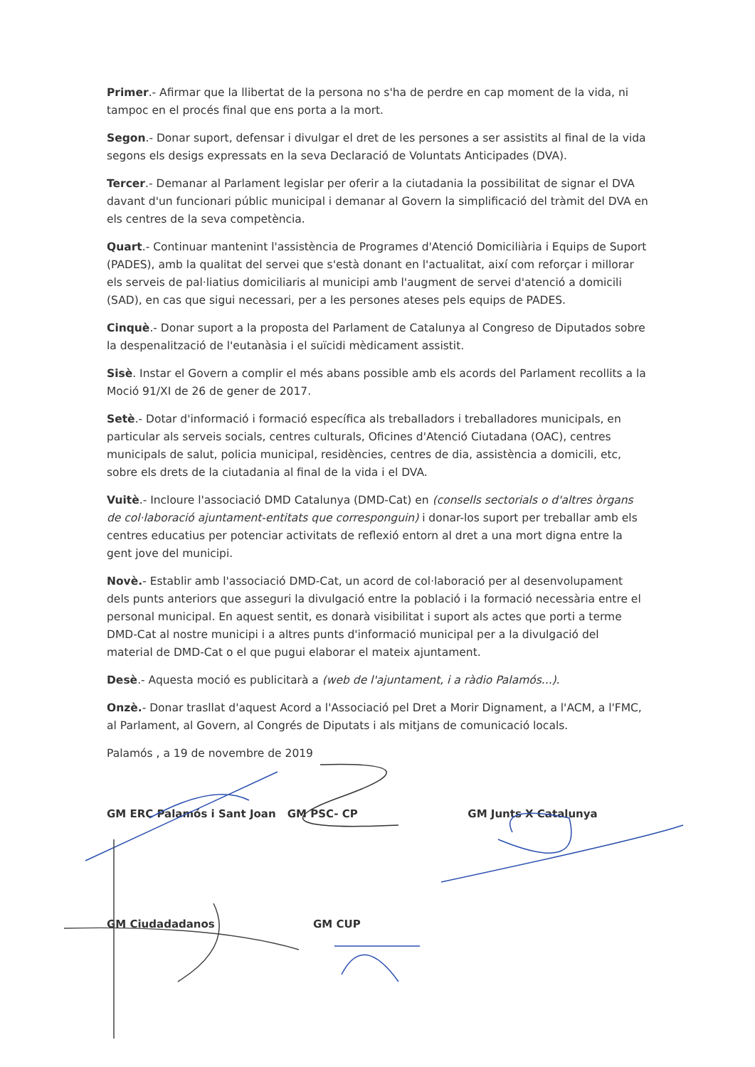Primer.- Afirmar que la llibertat de la persona no s'ha de perdre en cap moment de la vida, ni tampoc en el procés final que ens porta a la mort.
Segon.- Donar suport, defensar i divulgar el dret de les persones a ser assistits al final de la vida segons els desigs expressats en la seva Declaració de Voluntats Anticipades (DVA).
Tercer.- Demanar al Parlament legislar per oferir a la ciutadania la possibilitat de signar el DVA davant d'un funcionari públic municipal i demanar al Govern la simplificació del tràmit del DVA en els centres de la seva competència.
Quart.- Continuar mantenint l'assistència de Programes d'Atenció Domiciliària i Equips de Suport (PADES), amb la qualitat del servei que s'està donant en l'actualitat, així com reforçar i millorar els serveis de pal·liatius domiciliaris al municipi amb l'augment de servei d'atenció a domicili (SAD), en cas que sigui necessari, per a les persones ateses pels equips de PADES.
Cinquè.- Donar suport a la proposta del Parlament de Catalunya al Congreso de Diputados sobre la despenalització de l'eutanàsia i el suïcidi mèdicament assistit.
Sisè. Instar el Govern a complir el més abans possible amb els acords del Parlament recollits a la Moció 91/XI de 26 de gener de 2017.
Setè.- Dotar d'informació i formació específica als treballadors i treballadores municipals, en particular als serveis socials, centres culturals, Oficines d'Atenció Ciutadana (OAC), centres municipals de salut, policia municipal, residències, centres de dia, assistència a domicili, etc, sobre els drets de la ciutadania al final de la vida i el DVA.
Vuitè.- Incloure l'associació DMD Catalunya (DMD-Cat) en (consells sectorials o d'altres òrgans de col·laboració ajuntament-entitats que corresponguin) i donar-los suport per treballar amb els centres educatius per potenciar activitats de reflexió entorn al dret a una mort digna entre la gent jove del municipi.
Novè.- Establir amb l'associació DMD-Cat, un acord de col·laboració per al desenvolupament dels punts anteriors que asseguri la divulgació entre la població i la formació necessària entre el personal municipal. En aquest sentit, es donarà visibilitat i suport als actes que porti a terme DMD-Cat al nostre municipi i a altres punts d'informació municipal per a la divulgació del material de DMD-Cat o el que pugui elaborar el mateix ajuntament.
Desè.- Aquesta moció es publicitarà a (web de l'ajuntament, i a ràdio Palamós...).
Onzè.- Donar trasllat d'aquest Acord a l'Associació pel Dret a Morir Dignament, a l'ACM, a l'FMC, al Parlament, al Govern, al Congrés de Diputats i als mitjans de comunicació locals.
Palamós , a 19 de novembre de 2019
GM ERC Palamós i Sant Joan GM PSC- CP GM Junts X Catalunya
GM Ciudadadanos GM CUP